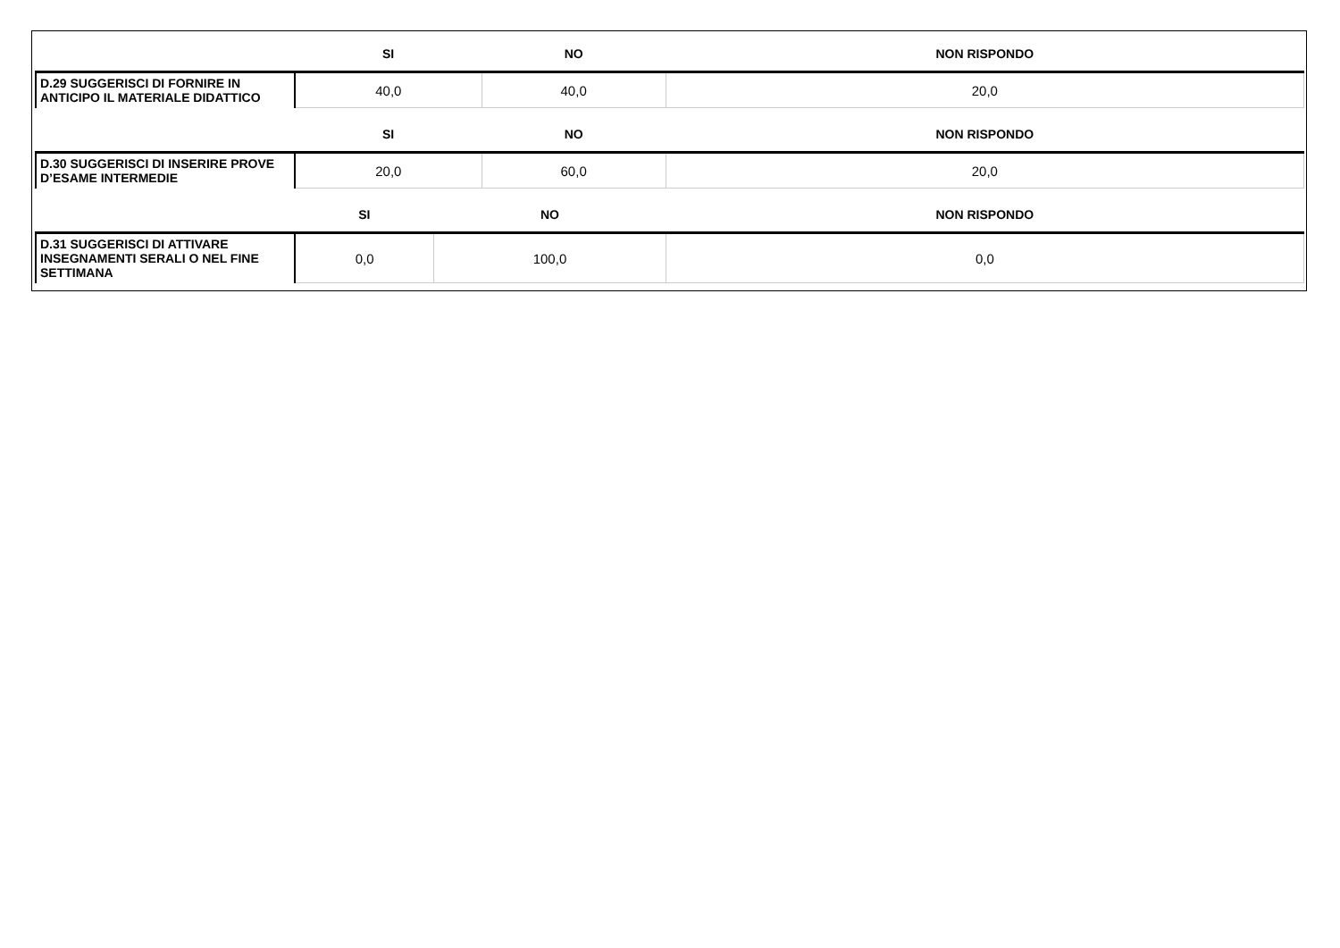| | SI | NO | NON RISPONDO |
| --- | --- | --- | --- |
| D.29 SUGGERISCI DI FORNIRE IN ANTICIPO IL MATERIALE DIDATTICO | 40,0 | 40,0 | 20,0 |
| | SI | NO | NON RISPONDO |
| --- | --- | --- | --- |
| D.30 SUGGERISCI DI INSERIRE PROVE D’ESAME INTERMEDIE | 20,0 | 60,0 | 20,0 |
| | SI | NO | NON RISPONDO |
| --- | --- | --- | --- |
| D.31 SUGGERISCI DI ATTIVARE INSEGNAMENTI SERALI O NEL FINE SETTIMANA | 0,0 | 100,0 | 0,0 |